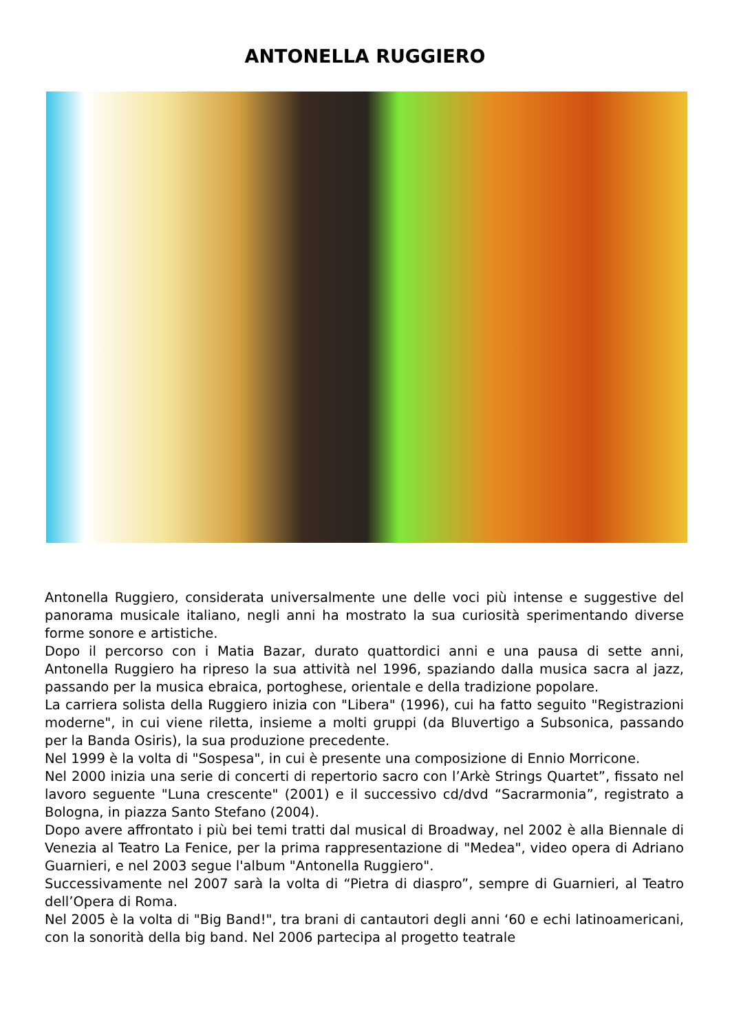ANTONELLA RUGGIERO
Antonella Ruggiero, considerata universalmente une delle voci più intense e suggestive del panorama musicale italiano, negli anni ha mostrato la sua curiosità sperimentando diverse forme sonore e artistiche.
Dopo il percorso con i Matia Bazar, durato quattordici anni e una pausa di sette anni, Antonella Ruggiero ha ripreso la sua attività nel 1996, spaziando dalla musica sacra al jazz, passando per la musica ebraica, portoghese, orientale e della tradizione popolare.
La carriera solista della Ruggiero inizia con "Libera" (1996), cui ha fatto seguito "Registrazioni moderne", in cui viene riletta, insieme a molti gruppi (da Bluvertigo a Subsonica, passando per la Banda Osiris), la sua produzione precedente.
Nel 1999 è la volta di "Sospesa", in cui è presente una composizione di Ennio Morricone.
Nel 2000 inizia una serie di concerti di repertorio sacro con l’Arkè Strings Quartet”, fissato nel lavoro seguente "Luna crescente" (2001) e il successivo cd/dvd “Sacrarmonia”, registrato a Bologna, in piazza Santo Stefano (2004).
Dopo avere affrontato i più bei temi tratti dal musical di Broadway, nel 2002 è alla Biennale di Venezia al Teatro La Fenice, per la prima rappresentazione di "Medea", video opera di Adriano Guarnieri, e nel 2003 segue l'album "Antonella Ruggiero".
Successivamente nel 2007 sarà la volta di “Pietra di diaspro”, sempre di Guarnieri, al Teatro dell’Opera di Roma.
Nel 2005 è la volta di "Big Band!", tra brani di cantautori degli anni ‘60 e echi latinoamericani, con la sonorità della big band. Nel 2006 partecipa al progetto teatrale